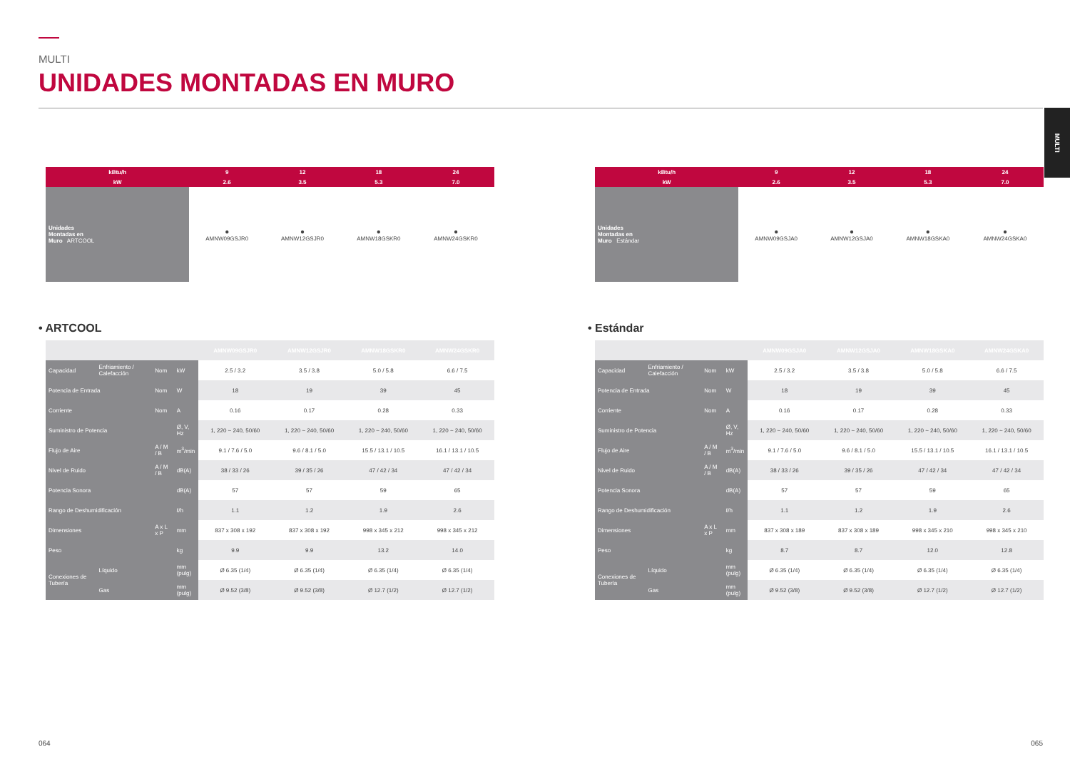MULTI
UNIDADES MONTADAS EN MURO
MULTI
| kBtu/h | 9 | 12 | 18 | 24 |
| kW | 2.6 | 3.5 | 5.3 | 7.0 |
| Unidades Montadas en Muro ARTCOOL | ● AMNW09GSJR0 | ● AMNW12GSJR0 | ● AMNW18GSKR0 | ● AMNW24GSKR0 |
• ARTCOOL
| | | | | AMNW09GSJR0 | AMNW12GSJR0 | AMNW18GSKR0 | AMNW24GSKR0 |
| Capacidad | Enfriamiento / Calefacción | Nom | kW | 2.5 / 3.2 | 3.5 / 3.8 | 5.0 / 5.8 | 6.6 / 7.5 |
| Potencia de Entrada | | Nom | W | 18 | 19 | 39 | 45 |
| Corriente | | Nom | A | 0.16 | 0.17 | 0.28 | 0.33 |
| Suministro de Potencia | | | Ø, V, Hz | 1, 220 ~ 240, 50/60 | 1, 220 ~ 240, 50/60 | 1, 220 ~ 240, 50/60 | 1, 220 ~ 240, 50/60 |
| Flujo de Aire | | A / M / B | m<sup>3</sup>/min | 9.1 / 7.6 / 5.0 | 9.6 / 8.1 / 5.0 | 15.5 / 13.1 / 10.5 | 16.1 / 13.1 / 10.5 |
| Nivel de Ruido | | A / M / B | dB(A) | 38 / 33 / 26 | 39 / 35 / 26 | 47 / 42 / 34 | 47 / 42 / 34 |
| Potencia Sonora | | | dB(A) | 57 | 57 | 59 | 65 |
| Rango de Deshumidificación | | | ℓ/h | 1.1 | 1.2 | 1.9 | 2.6 |
| Dimensiones | | A x L x P | mm | 837 x 308 x 192 | 837 x 308 x 192 | 998 x 345 x 212 | 998 x 345 x 212 |
| Peso | | | kg | 9.9 | 9.9 | 13.2 | 14.0 |
| Conexiones de Tubería | Líquido | | mm (pulg) | Ø 6.35 (1/4) | Ø 6.35 (1/4) | Ø 6.35 (1/4) | Ø 6.35 (1/4) |
| | Gas | | mm (pulg) | Ø 9.52 (3/8) | Ø 9.52 (3/8) | Ø 12.7 (1/2) | Ø 12.7 (1/2) |
| kBtu/h | 9 | 12 | 18 | 24 |
| kW | 2.6 | 3.5 | 5.3 | 7.0 |
| Unidades Montadas en Muro Estándar | ● AMNW09GSJA0 | ● AMNW12GSJA0 | ● AMNW18GSKA0 | ● AMNW24GSKA0 |
• Estándar
| | | | | AMNW09GSJA0 | AMNW12GSJA0 | AMNW18GSKA0 | AMNW24GSKA0 |
| Capacidad | Enfriamiento / Calefacción | Nom | kW | 2.5 / 3.2 | 3.5 / 3.8 | 5.0 / 5.8 | 6.6 / 7.5 |
| Potencia de Entrada | | Nom | W | 18 | 19 | 39 | 45 |
| Corriente | | Nom | A | 0.16 | 0.17 | 0.28 | 0.33 |
| Suministro de Potencia | | | Ø, V, Hz | 1, 220 ~ 240, 50/60 | 1, 220 ~ 240, 50/60 | 1, 220 ~ 240, 50/60 | 1, 220 ~ 240, 50/60 |
| Flujo de Aire | | A / M / B | m<sup>3</sup>/min | 9.1 / 7.6 / 5.0 | 9.6 / 8.1 / 5.0 | 15.5 / 13.1 / 10.5 | 16.1 / 13.1 / 10.5 |
| Nivel de Ruido | | A / M / B | dB(A) | 38 / 33 / 26 | 39 / 35 / 26 | 47 / 42 / 34 | 47 / 42 / 34 |
| Potencia Sonora | | | dB(A) | 57 | 57 | 59 | 65 |
| Rango de Deshumidificación | | | ℓ/h | 1.1 | 1.2 | 1.9 | 2.6 |
| Dimensiones | | A x L x P | mm | 837 x 308 x 189 | 837 x 308 x 189 | 998 x 345 x 210 | 998 x 345 x 210 |
| Peso | | | kg | 8.7 | 8.7 | 12.0 | 12.8 |
| Conexiones de Tubería | Líquido | | mm (pulg) | Ø 6.35 (1/4) | Ø 6.35 (1/4) | Ø 6.35 (1/4) | Ø 6.35 (1/4) |
| | Gas | | mm (pulg) | Ø 9.52 (3/8) | Ø 9.52 (3/8) | Ø 12.7 (1/2) | Ø 12.7 (1/2) |
064 065